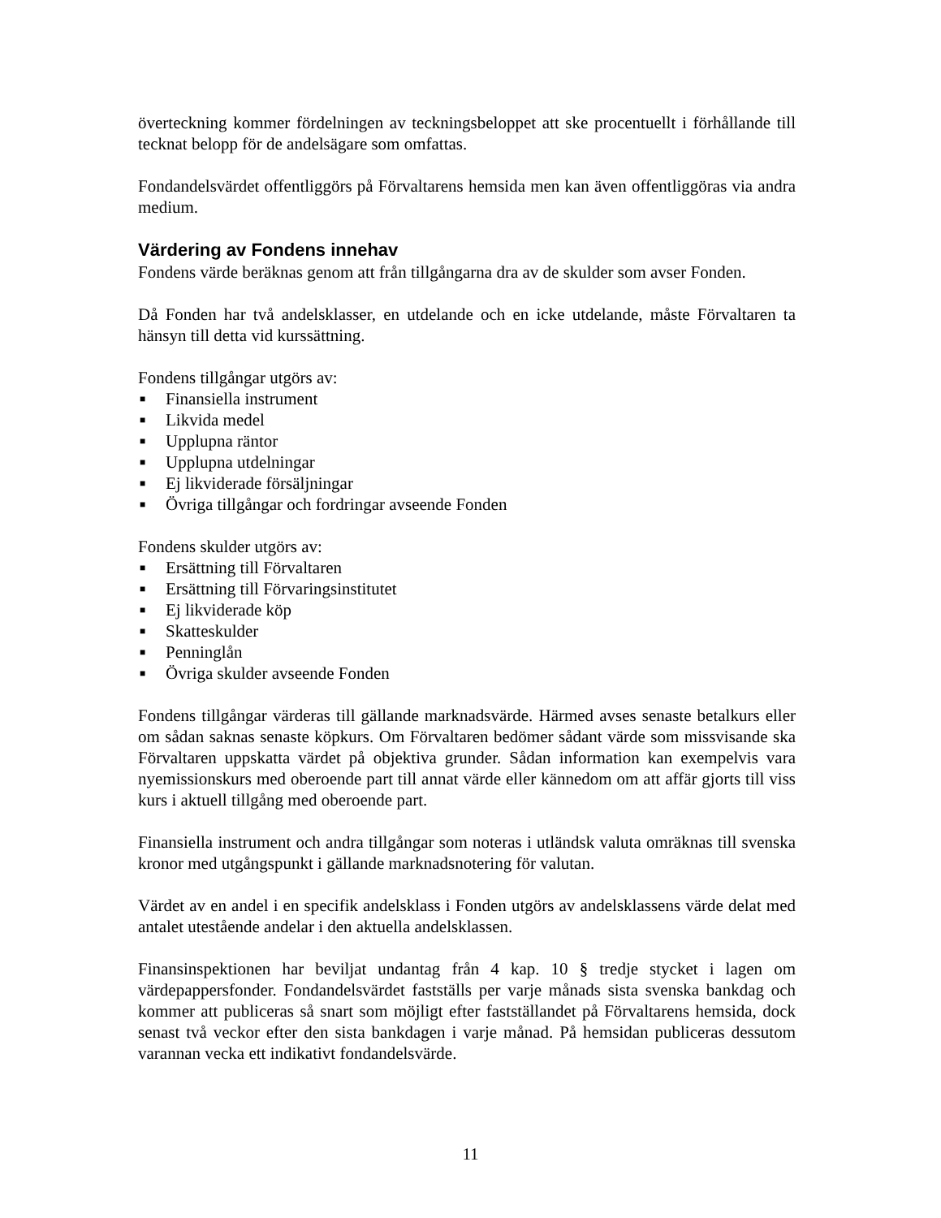överteckning kommer fördelningen av teckningsbeloppet att ske procentuellt i förhållande till tecknat belopp för de andelsägare som omfattas.
Fondandelsvärdet offentliggörs på Förvaltarens hemsida men kan även offentliggöras via andra medium.
Värdering av Fondens innehav
Fondens värde beräknas genom att från tillgångarna dra av de skulder som avser Fonden.
Då Fonden har två andelsklasser, en utdelande och en icke utdelande, måste Förvaltaren ta hänsyn till detta vid kurssättning.
Fondens tillgångar utgörs av:
■ Finansiella instrument
■ Likvida medel
■ Upplupna räntor
■ Upplupna utdelningar
■ Ej likviderade försäljningar
■ Övriga tillgångar och fordringar avseende Fonden
Fondens skulder utgörs av:
■ Ersättning till Förvaltaren
■ Ersättning till Förvaringsinstitutet
■ Ej likviderade köp
■ Skatteskulder
■ Penninglån
■ Övriga skulder avseende Fonden
Fondens tillgångar värderas till gällande marknadsvärde. Härmed avses senaste betalkurs eller om sådan saknas senaste köpkurs. Om Förvaltaren bedömer sådant värde som missvisande ska Förvaltaren uppskatta värdet på objektiva grunder. Sådan information kan exempelvis vara nyemissionskurs med oberoende part till annat värde eller kännedom om att affär gjorts till viss kurs i aktuell tillgång med oberoende part.
Finansiella instrument och andra tillgångar som noteras i utländsk valuta omräknas till svenska kronor med utgångspunkt i gällande marknadsnotering för valutan.
Värdet av en andel i en specifik andelsklass i Fonden utgörs av andelsklassens värde delat med antalet utestående andelar i den aktuella andelsklassen.
Finansinspektionen har beviljat undantag från 4 kap. 10 § tredje stycket i lagen om värdepappersfonder. Fondandelsvärdet fastställs per varje månads sista svenska bankdag och kommer att publiceras så snart som möjligt efter fastställandet på Förvaltarens hemsida, dock senast två veckor efter den sista bankdagen i varje månad. På hemsidan publiceras dessutom varannan vecka ett indikativt fondandelsvärde.
11